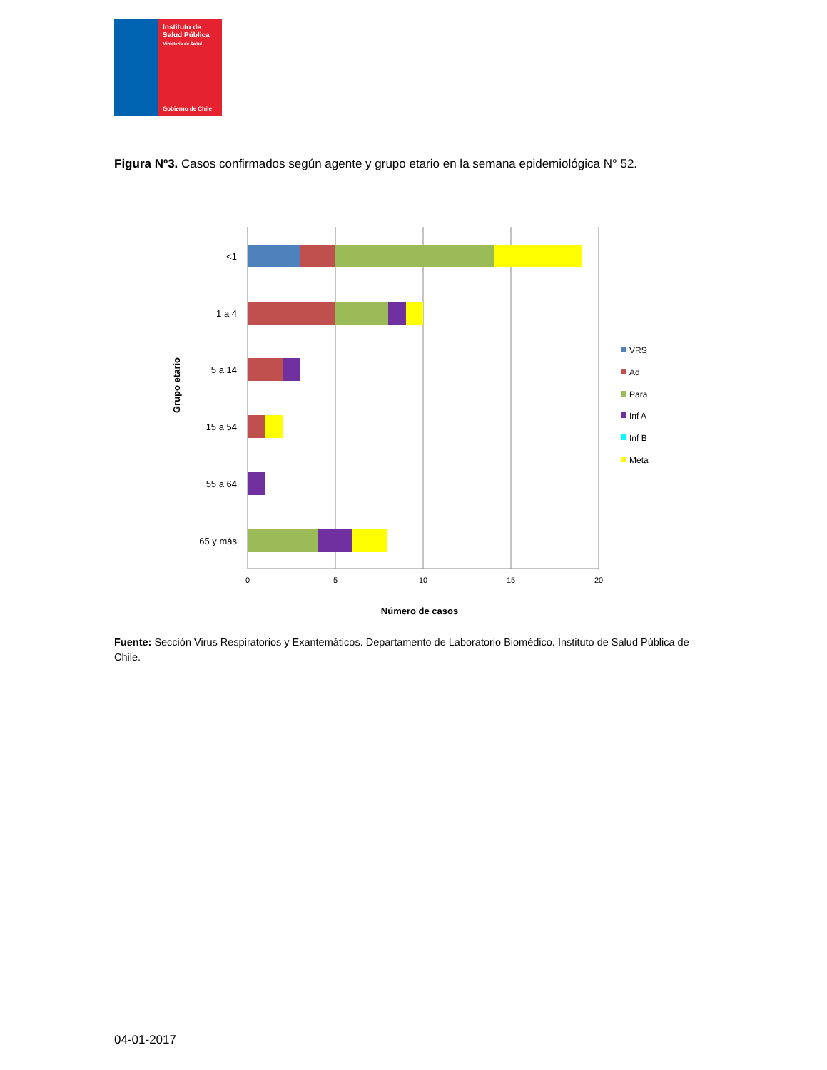Instituto de
Salud Pública
Ministerio de Salud
Gobierno de Chile
Figura Nº3. Casos confirmados según agente y grupo etario en la semana epidemiológica N° 52.
<1
1 a 4
5 a 14
15 a 54
55 a 64
65 y más
0
5
10
15
20
Número de casos
Grupo etario
VRS
Ad
Para
Inf A
Inf B
Meta
Fuente: Sección Virus Respiratorios y Exantemáticos. Departamento de Laboratorio Biomédico. Instituto de Salud Pública de Chile.
04-01-2017